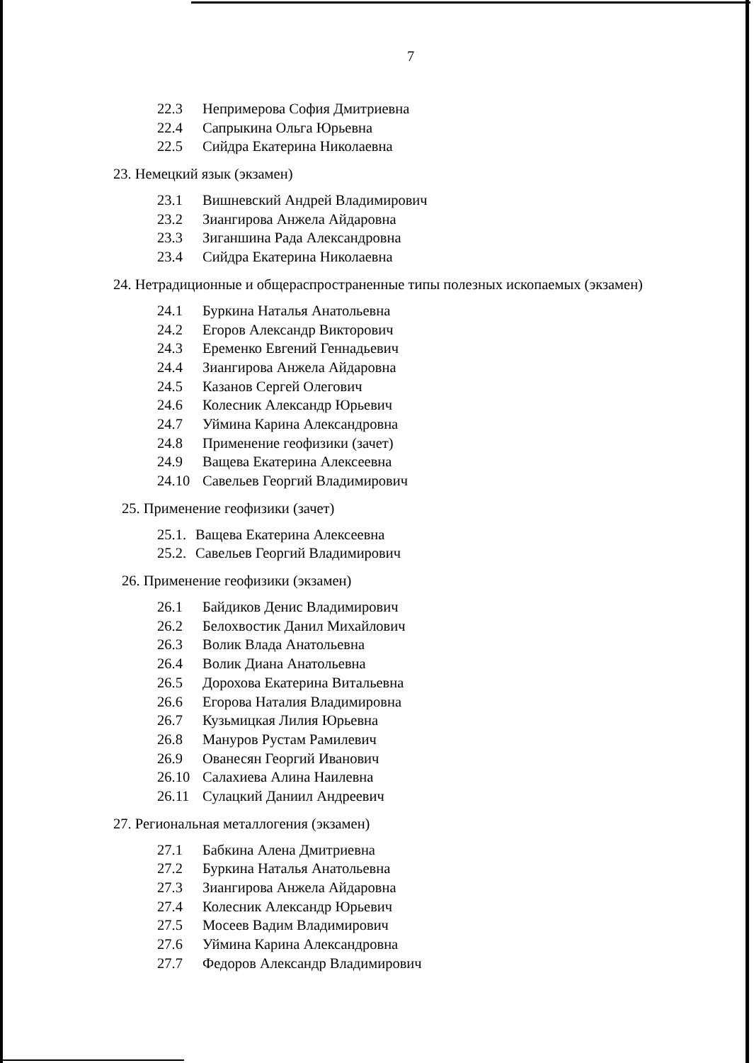7
22.3 Непримерова София Дмитриевна
22.4 Сапрыкина Ольга Юрьевна
22.5 Сийдра Екатерина Николаевна
23. Немецкий язык (экзамен)
23.1 Вишневский Андрей Владимирович
23.2 Зиангирова Анжела Айдаровна
23.3 Зиганшина Рада Александровна
23.4 Сийдра Екатерина Николаевна
24. Нетрадиционные и общераспространенные типы полезных ископаемых (экзамен)
24.1 Буркина Наталья Анатольевна
24.2 Егоров Александр Викторович
24.3 Еременко Евгений Геннадьевич
24.4 Зиангирова Анжела Айдаровна
24.5 Казанов Сергей Олегович
24.6 Колесник Александр Юрьевич
24.7 Уймина Карина Александровна
24.8 Применение геофизики (зачет)
24.9 Ващева Екатерина Алексеевна
24.10 Савельев Георгий Владимирович
25. Применение геофизики (зачет)
25.1. Ващева Екатерина Алексеевна
25.2. Савельев Георгий Владимирович
26. Применение геофизики (экзамен)
26.1 Байдиков Денис Владимирович
26.2 Белохвостик Данил Михайлович
26.3 Волик Влада Анатольевна
26.4 Волик Диана Анатольевна
26.5 Дорохова Екатерина Витальевна
26.6 Егорова Наталия Владимировна
26.7 Кузьмицкая Лилия Юрьевна
26.8 Мануров Рустам Рамилевич
26.9 Ованесян Георгий Иванович
26.10 Салахиева Алина Наилевна
26.11 Сулацкий Даниил Андреевич
27. Региональная металлогения (экзамен)
27.1 Бабкина Алена Дмитриевна
27.2 Буркина Наталья Анатольевна
27.3 Зиангирова Анжела Айдаровна
27.4 Колесник Александр Юрьевич
27.5 Мосеев Вадим Владимирович
27.6 Уймина Карина Александровна
27.7 Федоров Александр Владимирович